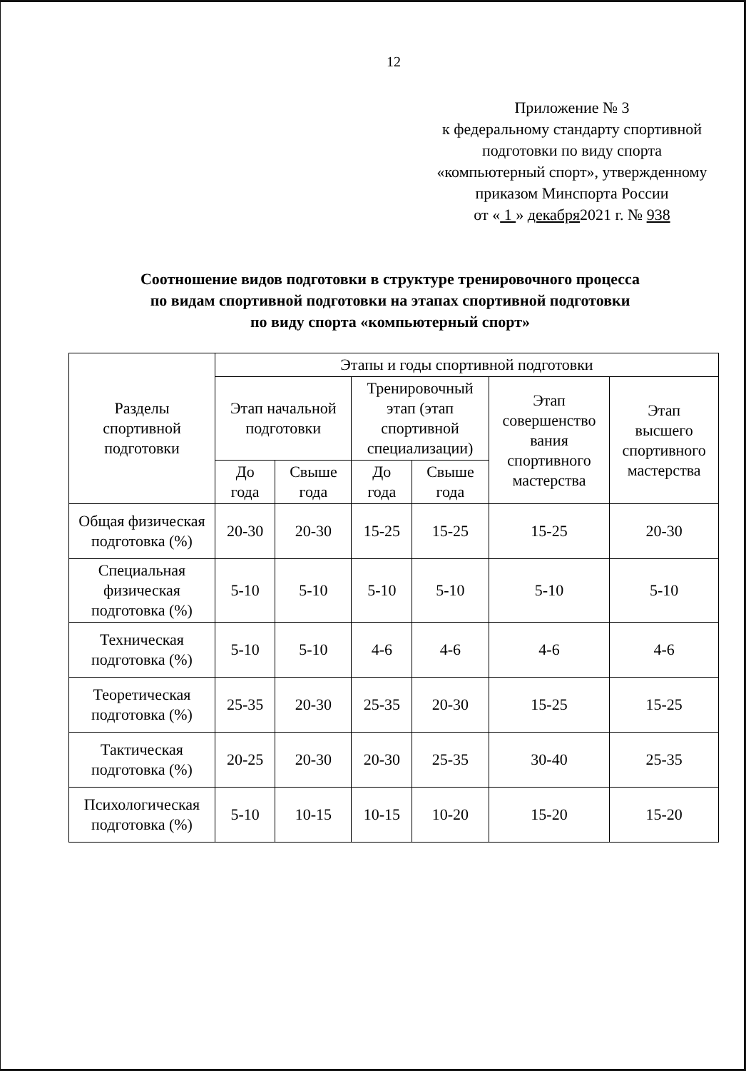12
Приложение № 3
к федеральному стандарту спортивной
подготовки по виду спорта
«компьютерный спорт», утвержденному
приказом Минспорта России
от « 1 » декабря2021 г. № 938
Соотношение видов подготовки в структуре тренировочного процесса
по видам спортивной подготовки на этапах спортивной подготовки
по виду спорта «компьютерный спорт»
| Разделы спортивной подготовки | Этапы и годы спортивной подготовки | | | | | |
| --- | --- | --- | --- | --- | --- | --- |
| | Этап начальной подготовки | | Тренировочный этап (этап спортивной специализации) | | Этап совершенство вания спортивного мастерства | Этап высшего спортивного мастерства |
| | До года | Свыше года | До года | Свыше года | | |
| Общая физическая подготовка (%) | 20-30 | 20-30 | 15-25 | 15-25 | 15-25 | 20-30 |
| Специальная физическая подготовка (%) | 5-10 | 5-10 | 5-10 | 5-10 | 5-10 | 5-10 |
| Техническая подготовка (%) | 5-10 | 5-10 | 4-6 | 4-6 | 4-6 | 4-6 |
| Теоретическая подготовка (%) | 25-35 | 20-30 | 25-35 | 20-30 | 15-25 | 15-25 |
| Тактическая подготовка (%) | 20-25 | 20-30 | 20-30 | 25-35 | 30-40 | 25-35 |
| Психологическая подготовка (%) | 5-10 | 10-15 | 10-15 | 10-20 | 15-20 | 15-20 |